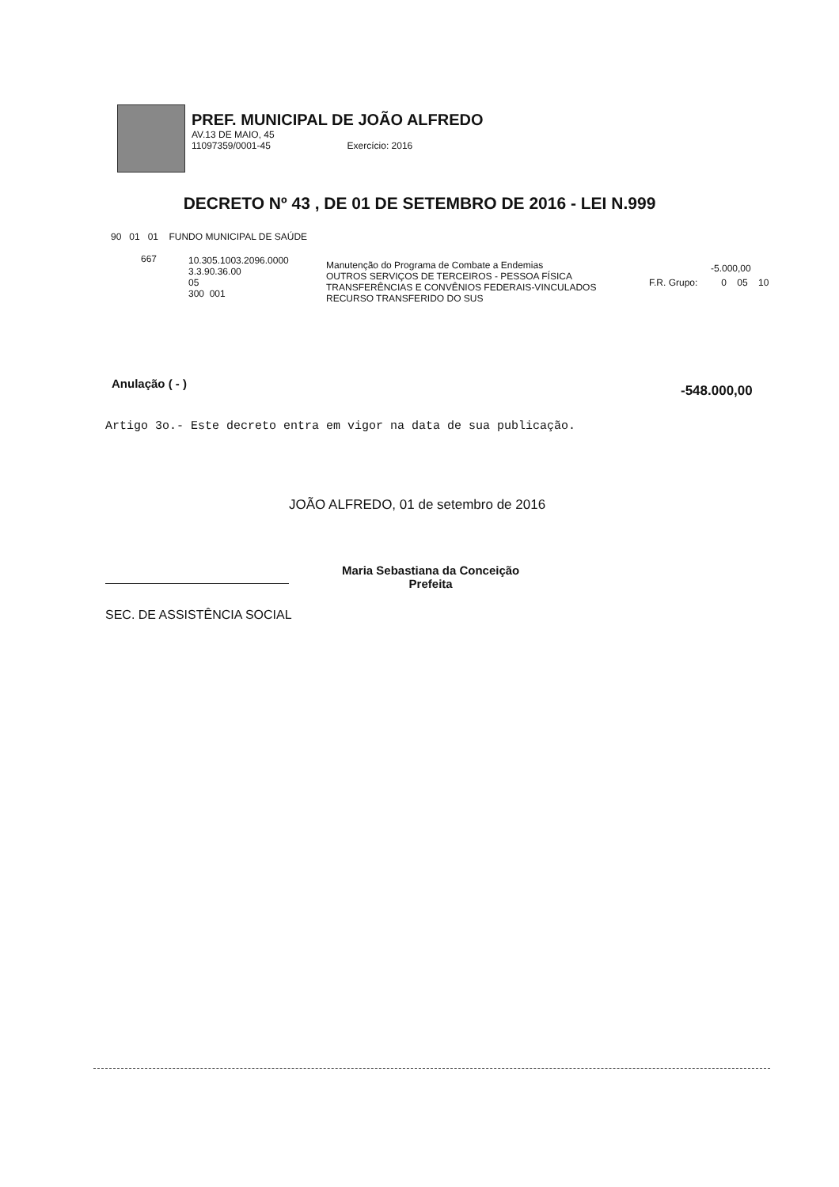PREF. MUNICIPAL DE JOÃO ALFREDO
AV.13 DE MAIO, 45
11097359/0001-45 Exercício: 2016
DECRETO Nº 43 , DE 01 DE SETEMBRO DE 2016 - LEI N.999
90 01 01 FUNDO MUNICIPAL DE SAÚDE
667
10.305.1003.2096.0000
3.3.90.36.00
05
300 001
Manutenção do Programa de Combate a Endemias
OUTROS SERVIÇOS DE TERCEIROS - PESSOA FÍSICA
TRANSFERÊNCIAS E CONVÊNIOS FEDERAIS-VINCULADOS
RECURSO TRANSFERIDO DO SUS
-5.000,00
F.R. Grupo: 0 05 10
Anulação ( - ) -548.000,00
Artigo 3o.- Este decreto entra em vigor na data de sua publicação.
JOÃO ALFREDO, 01 de setembro de 2016
Maria Sebastiana da Conceição
Prefeita
SEC. DE ASSISTÊNCIA SOCIAL